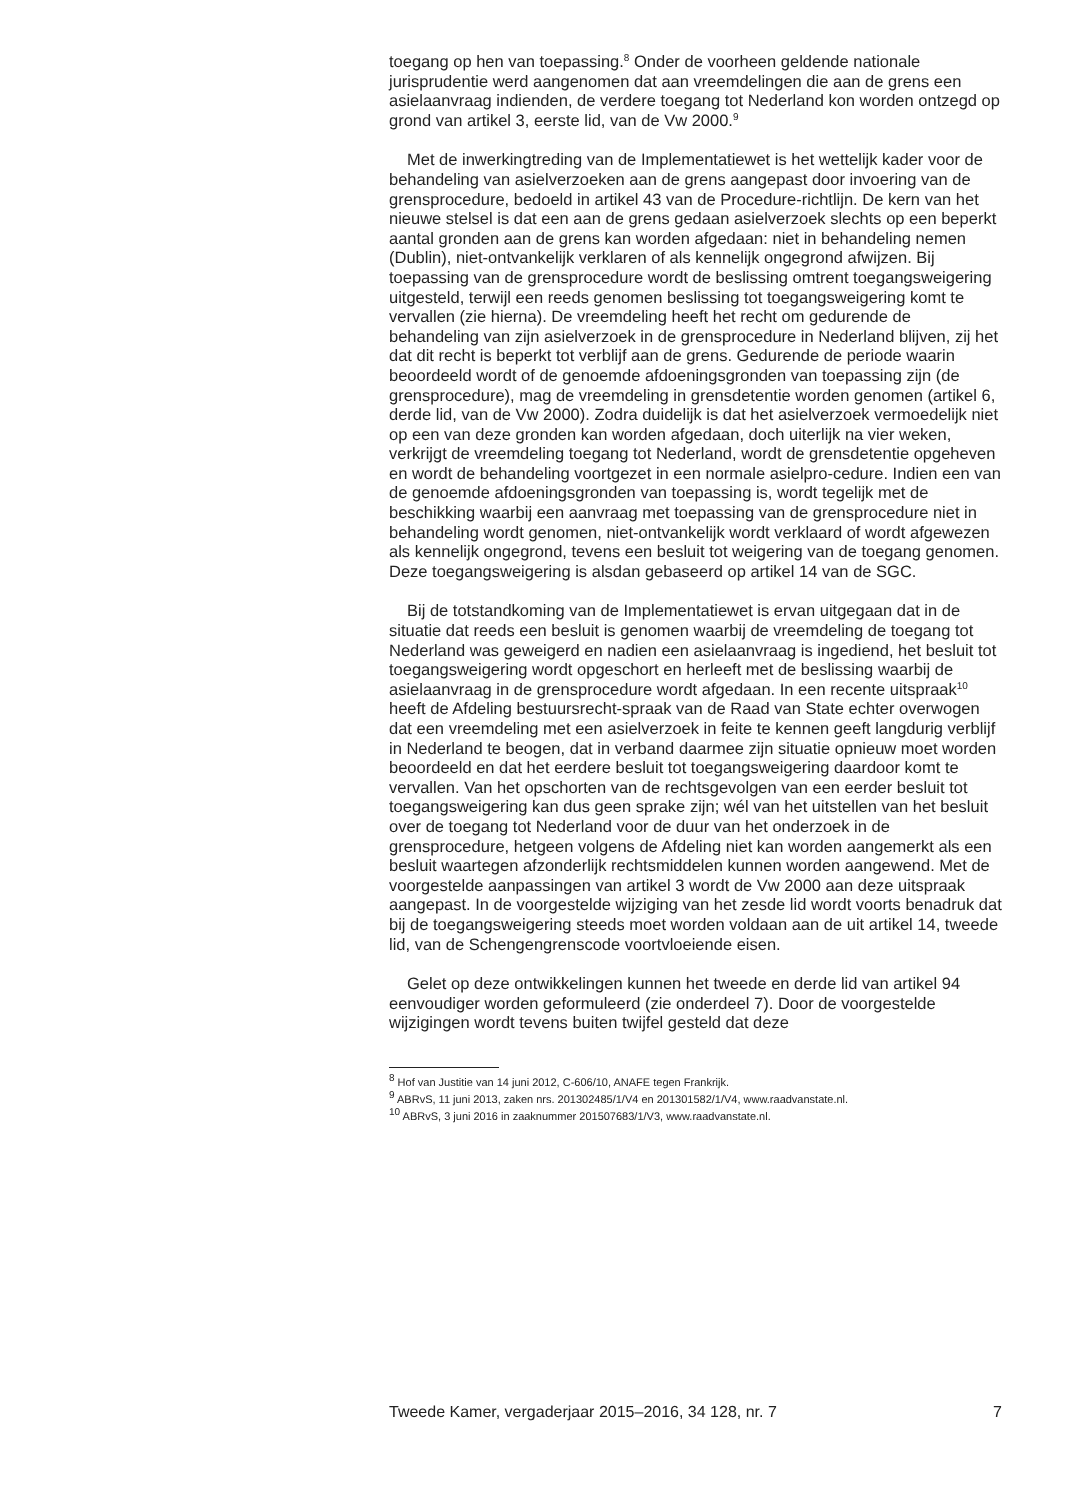toegang op hen van toepassing.<sup>8</sup> Onder de voorheen geldende nationale jurisprudentie werd aangenomen dat aan vreemdelingen die aan de grens een asielaanvraag indienden, de verdere toegang tot Nederland kon worden ontzegd op grond van artikel 3, eerste lid, van de Vw 2000.<sup>9</sup>
Met de inwerkingtreding van de Implementatiewet is het wettelijk kader voor de behandeling van asielverzoeken aan de grens aangepast door invoering van de grensprocedure, bedoeld in artikel 43 van de Procedure-richtlijn. De kern van het nieuwe stelsel is dat een aan de grens gedaan asielverzoek slechts op een beperkt aantal gronden aan de grens kan worden afgedaan: niet in behandeling nemen (Dublin), niet-ontvankelijk verklaren of als kennelijk ongegrond afwijzen. Bij toepassing van de grensprocedure wordt de beslissing omtrent toegangsweigering uitgesteld, terwijl een reeds genomen beslissing tot toegangsweigering komt te vervallen (zie hierna). De vreemdeling heeft het recht om gedurende de behandeling van zijn asielverzoek in de grensprocedure in Nederland blijven, zij het dat dit recht is beperkt tot verblijf aan de grens. Gedurende de periode waarin beoordeeld wordt of de genoemde afdoeningsgronden van toepassing zijn (de grensprocedure), mag de vreemdeling in grensdetentie worden genomen (artikel 6, derde lid, van de Vw 2000). Zodra duidelijk is dat het asielverzoek vermoedelijk niet op een van deze gronden kan worden afgedaan, doch uiterlijk na vier weken, verkrijgt de vreemdeling toegang tot Nederland, wordt de grensdetentie opgeheven en wordt de behandeling voortgezet in een normale asielpro-cedure. Indien een van de genoemde afdoeningsgronden van toepassing is, wordt tegelijk met de beschikking waarbij een aanvraag met toepassing van de grensprocedure niet in behandeling wordt genomen, niet-ontvankelijk wordt verklaard of wordt afgewezen als kennelijk ongegrond, tevens een besluit tot weigering van de toegang genomen. Deze toegangsweigering is alsdan gebaseerd op artikel 14 van de SGC.
Bij de totstandkoming van de Implementatiewet is ervan uitgegaan dat in de situatie dat reeds een besluit is genomen waarbij de vreemdeling de toegang tot Nederland was geweigerd en nadien een asielaanvraag is ingediend, het besluit tot toegangsweigering wordt opgeschort en herleeft met de beslissing waarbij de asielaanvraag in de grensprocedure wordt afgedaan. In een recente uitspraak<sup>10</sup> heeft de Afdeling bestuursrecht-spraak van de Raad van State echter overwogen dat een vreemdeling met een asielverzoek in feite te kennen geeft langdurig verblijf in Nederland te beogen, dat in verband daarmee zijn situatie opnieuw moet worden beoordeeld en dat het eerdere besluit tot toegangsweigering daardoor komt te vervallen. Van het opschorten van de rechtsgevolgen van een eerder besluit tot toegangsweigering kan dus geen sprake zijn; wél van het uitstellen van het besluit over de toegang tot Nederland voor de duur van het onderzoek in de grensprocedure, hetgeen volgens de Afdeling niet kan worden aangemerkt als een besluit waartegen afzonderlijk rechtsmiddelen kunnen worden aangewend. Met de voorgestelde aanpassingen van artikel 3 wordt de Vw 2000 aan deze uitspraak aangepast. In de voorgestelde wijziging van het zesde lid wordt voorts benadruk dat bij de toegangsweigering steeds moet worden voldaan aan de uit artikel 14, tweede lid, van de Schengengrenscode voortvloeiende eisen.
Gelet op deze ontwikkelingen kunnen het tweede en derde lid van artikel 94 eenvoudiger worden geformuleerd (zie onderdeel 7). Door de voorgestelde wijzigingen wordt tevens buiten twijfel gesteld dat deze
<sup>8</sup> Hof van Justitie van 14 juni 2012, C-606/10, ANAFE tegen Frankrijk.
<sup>9</sup> ABRvS, 11 juni 2013, zaken nrs. 201302485/1/V4 en 201301582/1/V4, www.raadvanstate.nl.
<sup>10</sup> ABRvS, 3 juni 2016 in zaaknummer 201507683/1/V3, www.raadvanstate.nl.
Tweede Kamer, vergaderjaar 2015–2016, 34 128, nr. 7 7